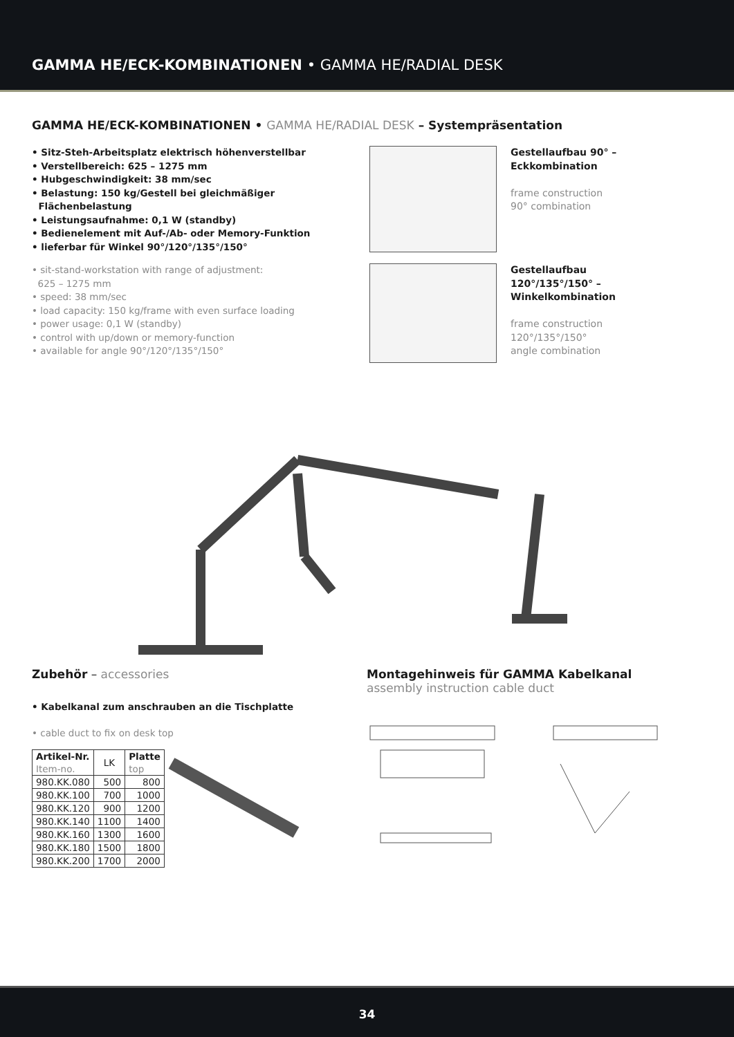GAMMA HE/ECK-KOMBINATIONEN • GAMMA HE/RADIAL DESK
GAMMA HE/ECK-KOMBINATIONEN • GAMMA HE/RADIAL DESK – Systempräsentation
• Sitz-Steh-Arbeitsplatz elektrisch höhenverstellbar
• Verstellbereich: 625 – 1275 mm
• Hubgeschwindigkeit: 38 mm/sec
• Belastung: 150 kg/Gestell bei gleichmäßiger
Flächenbelastung
• Leistungsaufnahme: 0,1 W (standby)
• Bedienelement mit Auf-/Ab- oder Memory-Funktion
• lieferbar für Winkel 90°/120°/135°/150°
• sit-stand-workstation with range of adjustment:
625 – 1275 mm
• speed: 38 mm/sec
• load capacity: 150 kg/frame with even surface loading
• power usage: 0,1 W (standby)
• control with up/down or memory-function
• available for angle 90°/120°/135°/150°
Gestellaufbau 90° –
Eckkombination
frame construction
90° combination
Gestellaufbau
120°/135°/150° –
Winkelkombination
frame construction
120°/135°/150°
angle combination
Zubehör – accessories
• Kabelkanal zum anschrauben an die Tischplatte
• cable duct to fix on desk top
| Artikel-Nr. Item-no. | LK | Platte top |
| --- | --- | --- |
| 980.KK.080 | 500 | 800 |
| 980.KK.100 | 700 | 1000 |
| 980.KK.120 | 900 | 1200 |
| 980.KK.140 | 1100 | 1400 |
| 980.KK.160 | 1300 | 1600 |
| 980.KK.180 | 1500 | 1800 |
| 980.KK.200 | 1700 | 2000 |
Montagehinweis für GAMMA Kabelkanal
assembly instruction cable duct
34